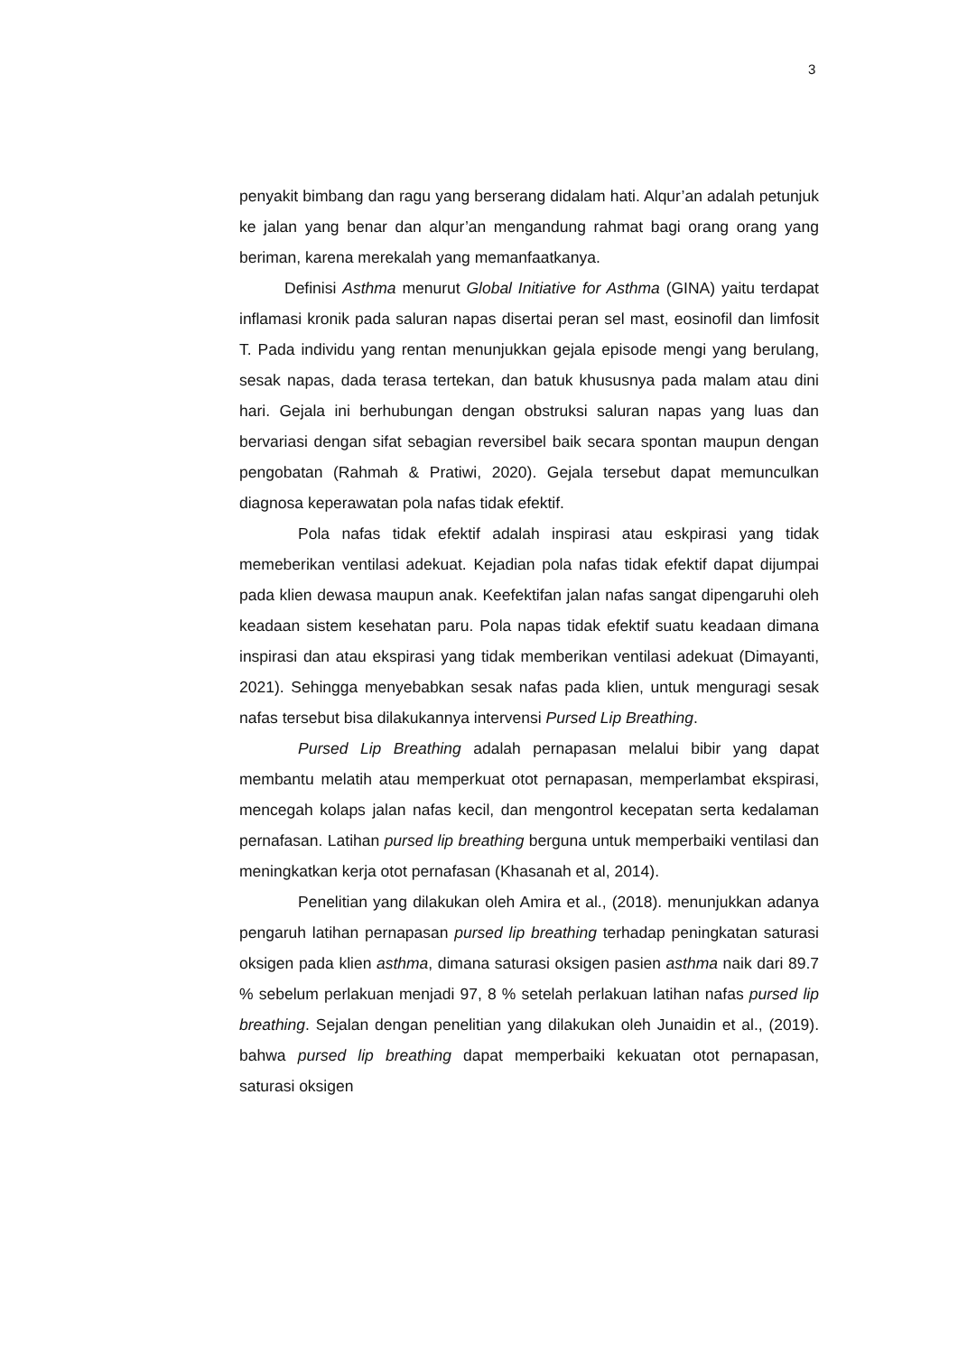3
penyakit bimbang dan ragu yang berserang didalam hati. Alqur’an adalah petunjuk ke jalan yang benar dan alqur’an mengandung rahmat bagi orang orang yang beriman, karena merekalah yang memanfaatkanya.
Definisi Asthma menurut Global Initiative for Asthma (GINA) yaitu terdapat inflamasi kronik pada saluran napas disertai peran sel mast, eosinofil dan limfosit T. Pada individu yang rentan menunjukkan gejala episode mengi yang berulang, sesak napas, dada terasa tertekan, dan batuk khususnya pada malam atau dini hari. Gejala ini berhubungan dengan obstruksi saluran napas yang luas dan bervariasi dengan sifat sebagian reversibel baik secara spontan maupun dengan pengobatan (Rahmah & Pratiwi, 2020). Gejala tersebut dapat memunculkan diagnosa keperawatan pola nafas tidak efektif.
Pola nafas tidak efektif adalah inspirasi atau eskpirasi yang tidak memeberikan ventilasi adekuat. Kejadian pola nafas tidak efektif dapat dijumpai pada klien dewasa maupun anak. Keefektifan jalan nafas sangat dipengaruhi oleh keadaan sistem kesehatan paru. Pola napas tidak efektif suatu keadaan dimana inspirasi dan atau ekspirasi yang tidak memberikan ventilasi adekuat (Dimayanti, 2021). Sehingga menyebabkan sesak nafas pada klien, untuk menguragi sesak nafas tersebut bisa dilakukannya intervensi Pursed Lip Breathing.
Pursed Lip Breathing adalah pernapasan melalui bibir yang dapat membantu melatih atau memperkuat otot pernapasan, memperlambat ekspirasi, mencegah kolaps jalan nafas kecil, dan mengontrol kecepatan serta kedalaman pernafasan. Latihan pursed lip breathing berguna untuk memperbaiki ventilasi dan meningkatkan kerja otot pernafasan (Khasanah et al, 2014).
Penelitian yang dilakukan oleh Amira et al., (2018). menunjukkan adanya pengaruh latihan pernapasan pursed lip breathing terhadap peningkatan saturasi oksigen pada klien asthma, dimana saturasi oksigen pasien asthma naik dari 89.7 % sebelum perlakuan menjadi 97, 8 % setelah perlakuan latihan nafas pursed lip breathing. Sejalan dengan penelitian yang dilakukan oleh Junaidin et al., (2019). bahwa pursed lip breathing dapat memperbaiki kekuatan otot pernapasan, saturasi oksigen